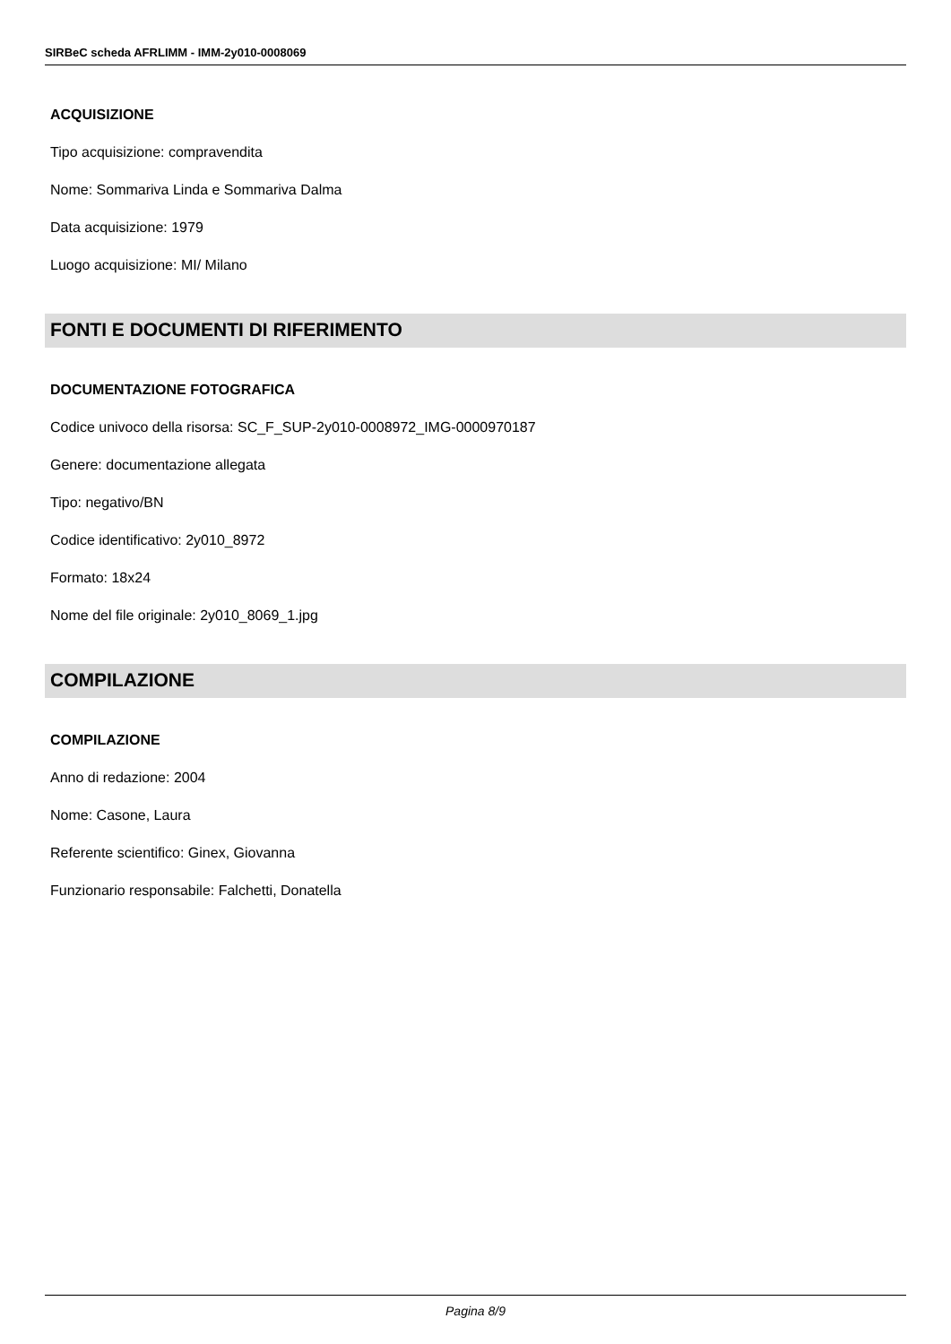SIRBeC scheda AFRLIMM - IMM-2y010-0008069
ACQUISIZIONE
Tipo acquisizione: compravendita
Nome: Sommariva Linda e Sommariva Dalma
Data acquisizione: 1979
Luogo acquisizione: MI/ Milano
FONTI E DOCUMENTI DI RIFERIMENTO
DOCUMENTAZIONE FOTOGRAFICA
Codice univoco della risorsa: SC_F_SUP-2y010-0008972_IMG-0000970187
Genere: documentazione allegata
Tipo: negativo/BN
Codice identificativo: 2y010_8972
Formato: 18x24
Nome del file originale: 2y010_8069_1.jpg
COMPILAZIONE
COMPILAZIONE
Anno di redazione: 2004
Nome: Casone, Laura
Referente scientifico: Ginex, Giovanna
Funzionario responsabile: Falchetti, Donatella
Pagina 8/9